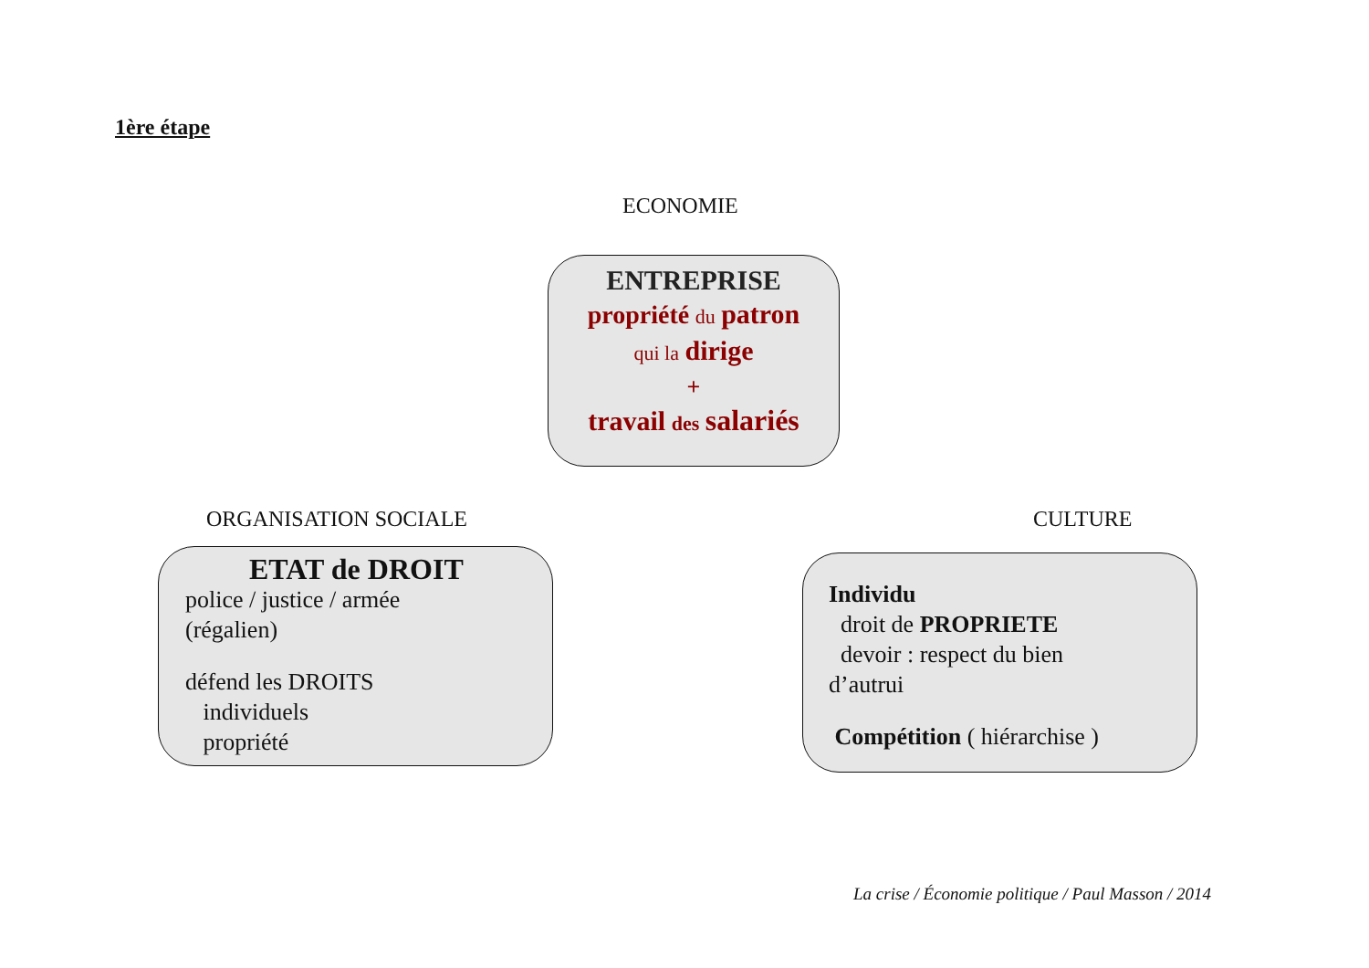1ère étape
ECONOMIE
ENTREPRISE
propriété du patron
qui la dirige
+
travail des salariés
ORGANISATION SOCIALE CULTURE
ETAT de DROIT
police / justice / armée
(régalien)
défend les DROITS
individuels
propriété
Individu
droit de PROPRIETE
devoir : respect du bien
d’autrui
Compétition ( hiérarchise )
La crise / Économie politique / Paul Masson / 2014